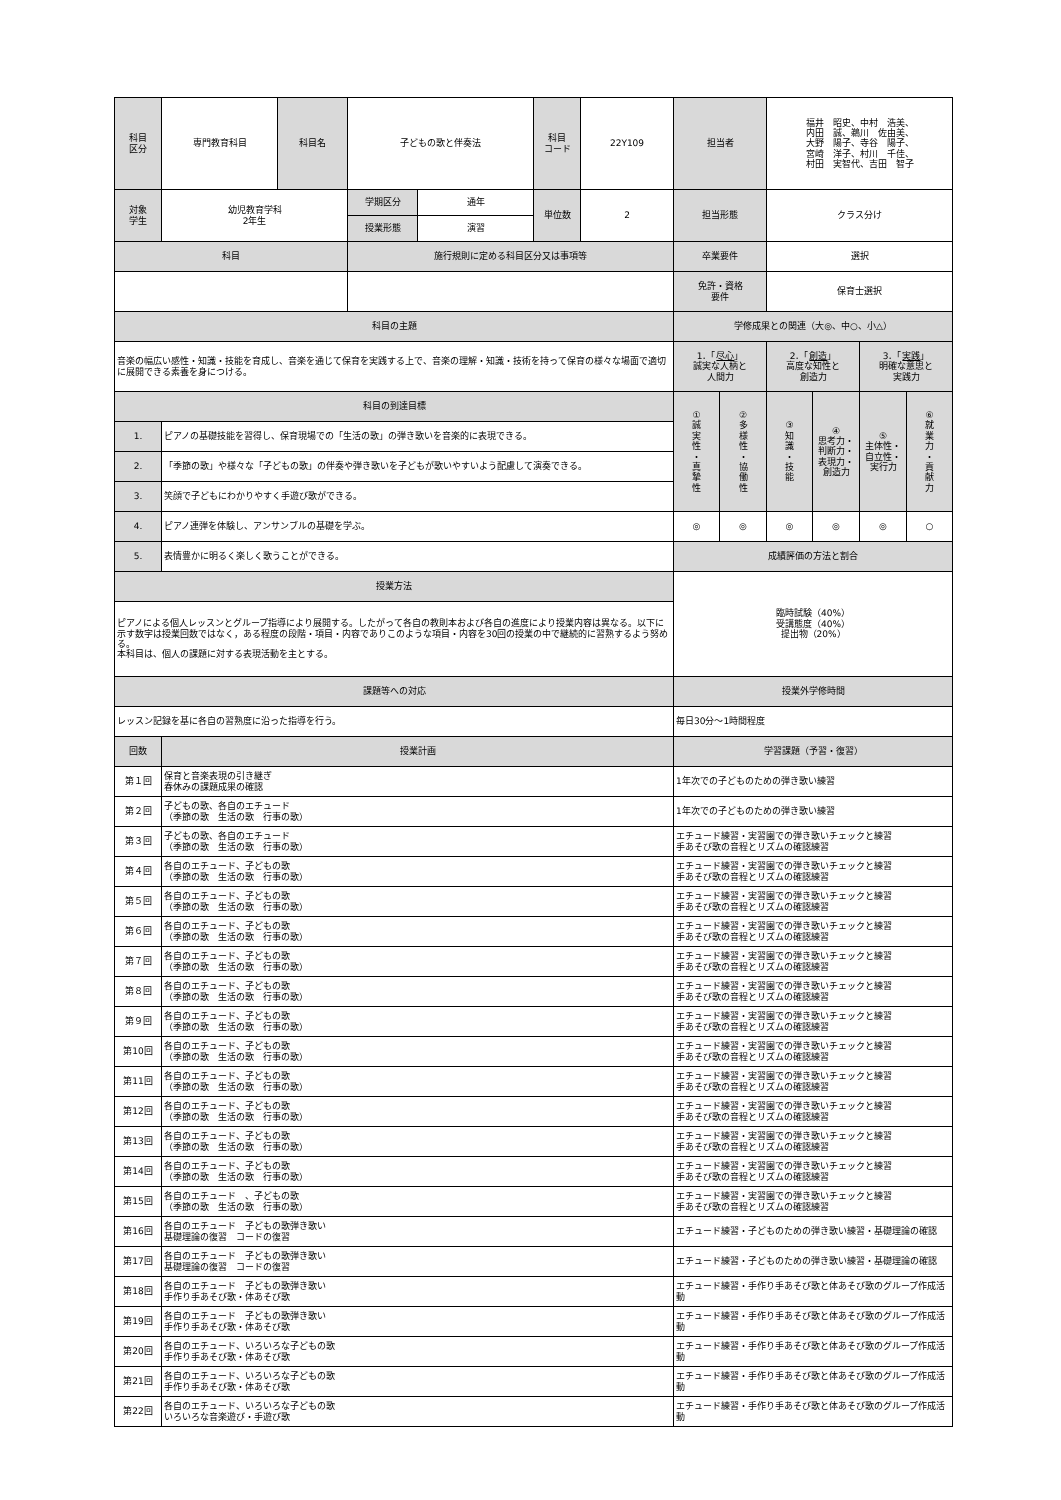| 科目 区分 | 専門教育科目 | 科目名 | 子どもの歌と伴奏法 | | 科目 コード | 22Y109 | 担当者 | | 福井 昭史、中村 浩美、 内田 誠、鵜川 佐由美、 大野 陽子、寺谷 陽子、 宮崎 洋子、村川 千佳、 村田 実智代、吉田 智子 | | | |
| 対象 学生 | 幼児教育学科 2年生 | | 学期区分 | 通年 | 単位数 | 2 | 担当形態 | | クラス分け | | | |
| | | | 授業形態 | 演習 | | | | | | | | |
| 科目 | | | 施行規則に定める科目区分又は事項等 | | | | 卒業要件 | | 選択 | | | |
| | | | | | | | 免許・資格 要件 | | 保育士選択 | | | |
| 科目の主題 | | | | | | | 学修成果との関連（大◎、中○、小△） | | | | | |
| 音楽の幅広い感性・知識・技能を育成し、音楽を通じて保育を実践する上で、音楽の理解・知識・技術を持って保育の様々な場面で適切に展開できる素養を身につける。 | | | | | | | 1．「 尽心 」 誠実な人柄と 人間力 | | 2．「 創造 」 高度な知性と 創造力 | | 3．「 実践 」 明確な意思と 実践力 | |
| 科目の到達目標 | | | | | | | ① 誠 実 性 ・ 真 摯 性 | ② 多 様 性 ・ 協 働 性 | ③ 知 識 ・ 技 能 | ④ 思考力・判断力・表現力・創造力 | ⑤ 主体性・自立性・実行力 | ⑥ 就 業 力 ・ 貢 献 力 |
| 1. | ピアノの基礎技能を習得し、保育現場での「生活の歌」の弾き歌いを音楽的に表現できる。 | | | | | | | | | | | |
| 2. | 「季節の歌」や様々な「子どもの歌」の伴奏や弾き歌いを子どもが歌いやすいよう配慮して演奏できる。 | | | | | | | | | | | |
| 3. | 笑顔で子どもにわかりやすく手遊び歌ができる。 | | | | | | | | | | | |
| 4. | ピアノ連弾を体験し、アンサンブルの基礎を学ぶ。 | | | | | | ◎ | ◎ | ◎ | ◎ | ◎ | ○ |
| 5. | 表情豊かに明るく楽しく歌うことができる。 | | | | | | 成績評価の方法と割合 | | | | | |
| 授業方法 | | | | | | | 臨時試験（40%） 受講態度（40%） 提出物（20%） | | | | | |
| ピアノによる個人レッスンとグループ指導により展開する。したがって各自の教則本および各自の進度により授業内容は異なる。以下に示す数字は授業回数ではなく，ある程度の段階・項目・内容でありこのような項目・内容を30回の授業の中で継続的に習熟するよう努める。 本科目は、個人の課題に対する表現活動を主とする。 | | | | | | | | | | | | |
| 課題等への対応 | | | | | | | 授業外学修時間 | | | | | |
| レッスン記録を基に各自の習熟度に沿った指導を行う。 | | | | | | | 毎日30分～1時間程度 | | | | | |
| 回数 | 授業計画 | | | | | | 学習課題（予習・復習） | | | | | |
| 第１回 | 保育と音楽表現の引き継ぎ 春休みの課題成果の確認 | | | | | | 1年次での子どものための弾き歌い練習 | | | | | |
| 第２回 | 子どもの歌、各自のエチュード （季節の歌 生活の歌 行事の歌） | | | | | | 1年次での子どものための弾き歌い練習 | | | | | |
| 第３回 | 子どもの歌、各自のエチュード （季節の歌 生活の歌 行事の歌） | | | | | | エチュード練習・実習園での弾き歌いチェックと練習 手あそび歌の音程とリズムの確認練習 | | | | | |
| 第４回 | 各自のエチュード、子どもの歌 （季節の歌 生活の歌 行事の歌） | | | | | | エチュード練習・実習園での弾き歌いチェックと練習 手あそび歌の音程とリズムの確認練習 | | | | | |
| 第５回 | 各自のエチュード、子どもの歌 （季節の歌 生活の歌 行事の歌） | | | | | | エチュード練習・実習園での弾き歌いチェックと練習 手あそび歌の音程とリズムの確認練習 | | | | | |
| 第６回 | 各自のエチュード、子どもの歌 （季節の歌 生活の歌 行事の歌） | | | | | | エチュード練習・実習園での弾き歌いチェックと練習 手あそび歌の音程とリズムの確認練習 | | | | | |
| 第７回 | 各自のエチュード、子どもの歌 （季節の歌 生活の歌 行事の歌） | | | | | | エチュード練習・実習園での弾き歌いチェックと練習 手あそび歌の音程とリズムの確認練習 | | | | | |
| 第８回 | 各自のエチュード、子どもの歌 （季節の歌 生活の歌 行事の歌） | | | | | | エチュード練習・実習園での弾き歌いチェックと練習 手あそび歌の音程とリズムの確認練習 | | | | | |
| 第９回 | 各自のエチュード、子どもの歌 （季節の歌 生活の歌 行事の歌） | | | | | | エチュード練習・実習園での弾き歌いチェックと練習 手あそび歌の音程とリズムの確認練習 | | | | | |
| 第10回 | 各自のエチュード、子どもの歌 （季節の歌 生活の歌 行事の歌） | | | | | | エチュード練習・実習園での弾き歌いチェックと練習 手あそび歌の音程とリズムの確認練習 | | | | | |
| 第11回 | 各自のエチュード、子どもの歌 （季節の歌 生活の歌 行事の歌） | | | | | | エチュード練習・実習園での弾き歌いチェックと練習 手あそび歌の音程とリズムの確認練習 | | | | | |
| 第12回 | 各自のエチュード、子どもの歌 （季節の歌 生活の歌 行事の歌） | | | | | | エチュード練習・実習園での弾き歌いチェックと練習 手あそび歌の音程とリズムの確認練習 | | | | | |
| 第13回 | 各自のエチュード、子どもの歌 （季節の歌 生活の歌 行事の歌） | | | | | | エチュード練習・実習園での弾き歌いチェックと練習 手あそび歌の音程とリズムの確認練習 | | | | | |
| 第14回 | 各自のエチュード、子どもの歌 （季節の歌 生活の歌 行事の歌） | | | | | | エチュード練習・実習園での弾き歌いチェックと練習 手あそび歌の音程とリズムの確認練習 | | | | | |
| 第15回 | 各自のエチュード 、子どもの歌 （季節の歌 生活の歌 行事の歌） | | | | | | エチュード練習・実習園での弾き歌いチェックと練習 手あそび歌の音程とリズムの確認練習 | | | | | |
| 第16回 | 各自のエチュード 子どもの歌弾き歌い 基礎理論の復習 コードの復習 | | | | | | エチュード練習・子どものための弾き歌い練習・基礎理論の確認 | | | | | |
| 第17回 | 各自のエチュード 子どもの歌弾き歌い 基礎理論の復習 コードの復習 | | | | | | エチュード練習・子どものための弾き歌い練習・基礎理論の確認 | | | | | |
| 第18回 | 各自のエチュード 子どもの歌弾き歌い 手作り手あそび歌・体あそび歌 | | | | | | エチュード練習・手作り手あそび歌と体あそび歌のグループ作成活動 | | | | | |
| 第19回 | 各自のエチュード 子どもの歌弾き歌い 手作り手あそび歌・体あそび歌 | | | | | | エチュード練習・手作り手あそび歌と体あそび歌のグループ作成活動 | | | | | |
| 第20回 | 各自のエチュード、いろいろな子どもの歌 手作り手あそび歌・体あそび歌 | | | | | | エチュード練習・手作り手あそび歌と体あそび歌のグループ作成活動 | | | | | |
| 第21回 | 各自のエチュード、いろいろな子どもの歌 手作り手あそび歌・体あそび歌 | | | | | | エチュード練習・手作り手あそび歌と体あそび歌のグループ作成活動 | | | | | |
| 第22回 | 各自のエチュード、いろいろな子どもの歌 いろいろな音楽遊び・手遊び歌 | | | | | | エチュード練習・手作り手あそび歌と体あそび歌のグループ作成活動 | | | | | |